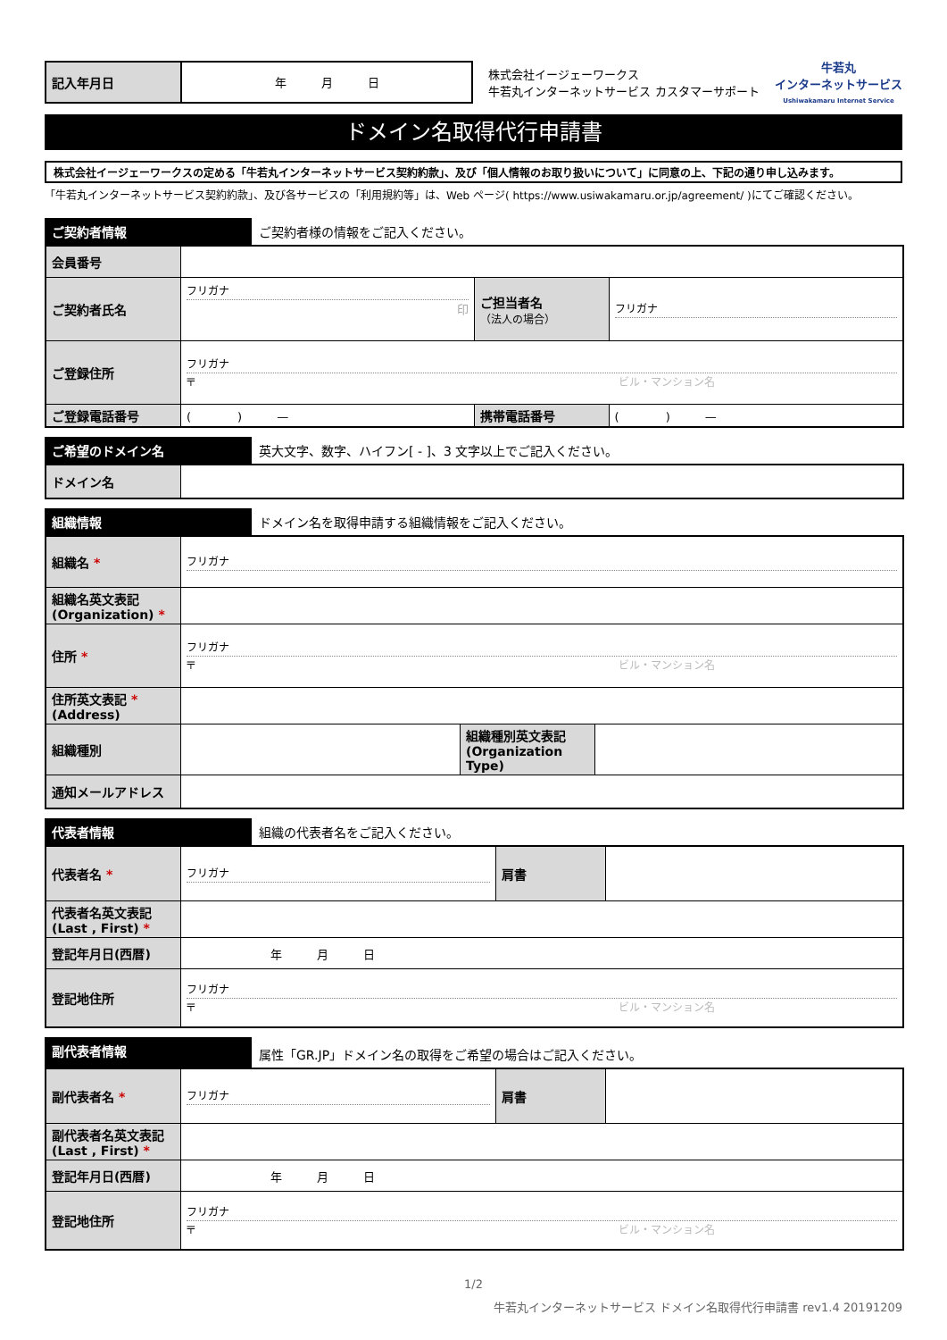| 記入年月日 | 年 月 日 |
株式会社イージェーワークス
牛若丸インターネットサービス カスタマーサポート
牛若丸
インターネットサービス
Ushiwakamaru Internet Service
ドメイン名取得代行申請書
株式会社イージェーワークスの定める「牛若丸インターネットサービス契約約款」、及び「個人情報のお取り扱いについて」に同意の上、下記の通り申し込みます。
「牛若丸インターネットサービス契約約款」、及び各サービスの「利用規約等」は、Web ページ( https://www.usiwakamaru.or.jp/agreement/ )にてご確認ください。
ご契約者情報 ご契約者様の情報をご記入ください。
| 会員番号 | | | |
| ご契約者氏名 | フリガナ 印 | ご担当者名 （法人の場合） | フリガナ |
| ご登録住所 | フリガナ 〒 ビル・マンション名 | | |
| ご登録電話番号 | ( ) — | 携帯電話番号 | ( ) — |
ご希望のドメイン名 英大文字、数字、ハイフン[ - ]、3 文字以上でご記入ください。
| ドメイン名 | |
組織情報 ドメイン名を取得申請する組織情報をご記入ください。
| 組織名 * | フリガナ | | |
| 組織名英文表記 (Organization) * | | | |
| 住所 * | フリガナ 〒 ビル・マンション名 | | |
| 住所英文表記 * (Address) | | | |
| 組織種別 | | 組織種別英文表記 (Organization Type) | |
| 通知メールアドレス | | | |
代表者情報 組織の代表者名をご記入ください。
| 代表者名 * | フリガナ | 肩書 | |
| 代表者名英文表記 (Last , First) * | | | |
| 登記年月日(西暦) | 年 月 日 | | |
| 登記地住所 | フリガナ 〒 ビル・マンション名 | | |
副代表者情報 属性「GR.JP」ドメイン名の取得をご希望の場合はご記入ください。
| 副代表者名 * | フリガナ | 肩書 | |
| 副代表者名英文表記 (Last , First) * | | | |
| 登記年月日(西暦) | 年 月 日 | | |
| 登記地住所 | フリガナ 〒 ビル・マンション名 | | |
1/2
牛若丸インターネットサービス ドメイン名取得代行申請書 rev1.4 20191209